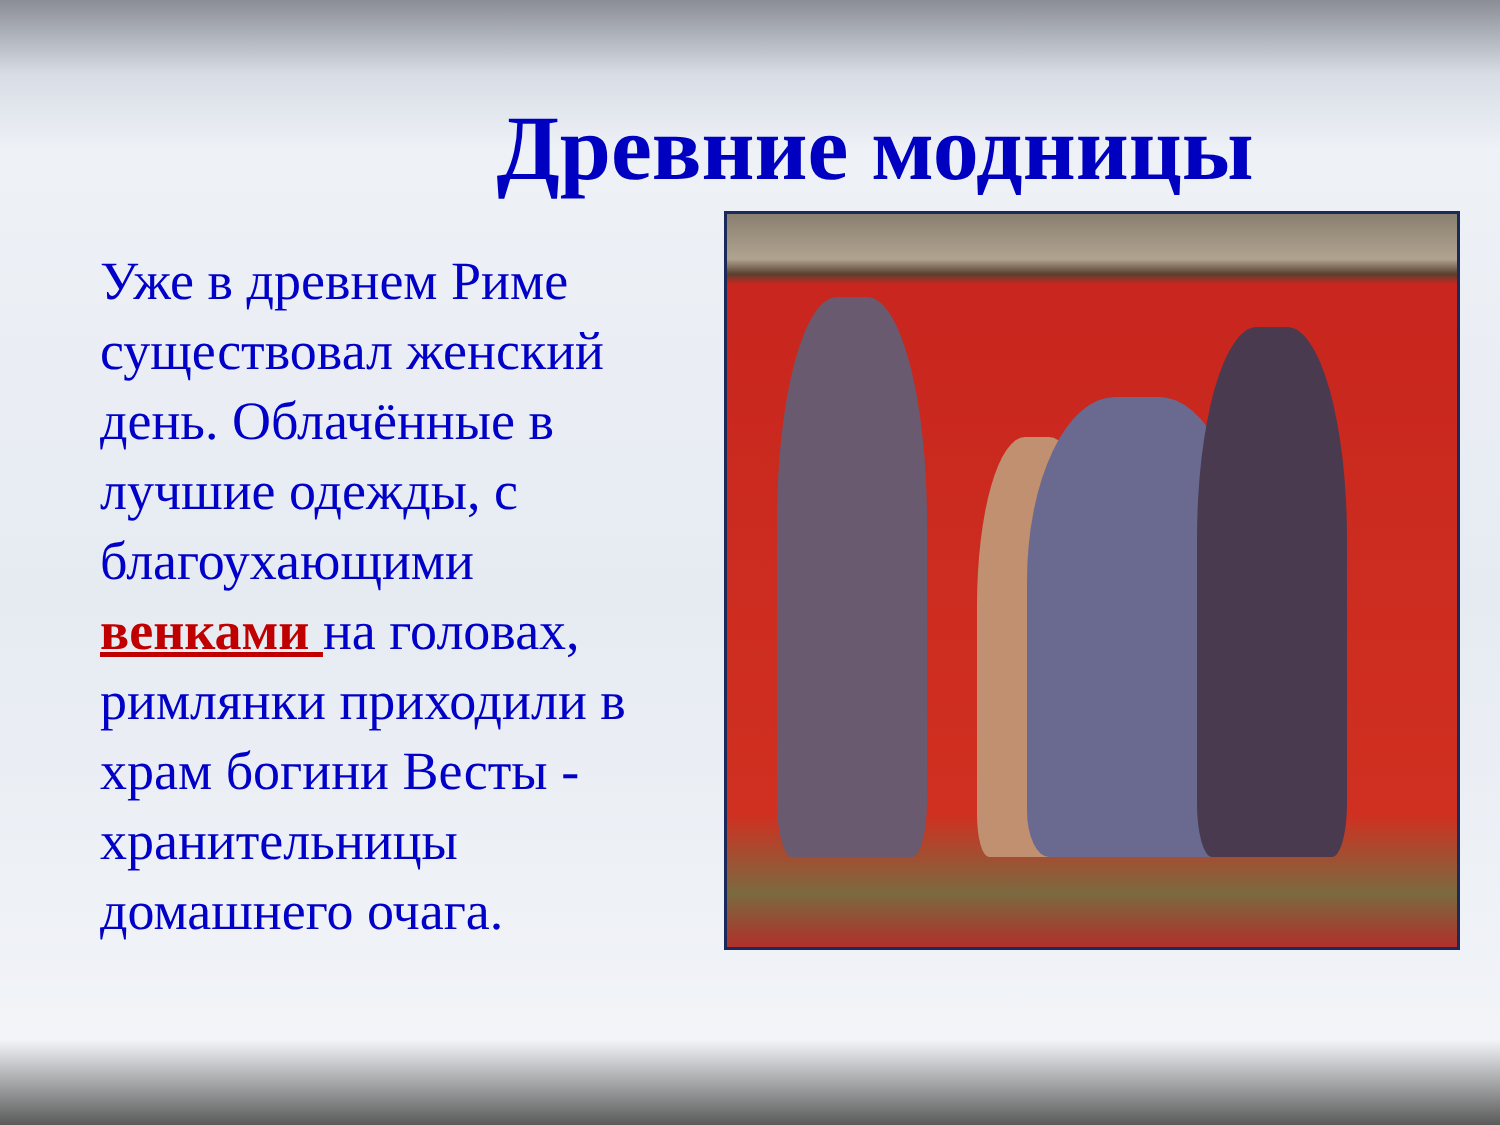Древние модницы
Уже в древнем Риме существовал женский день. Облачённые в лучшие одежды, с благоухающими венками на головах, римлянки приходили в храм богини Весты - хранительницы домашнего очага.